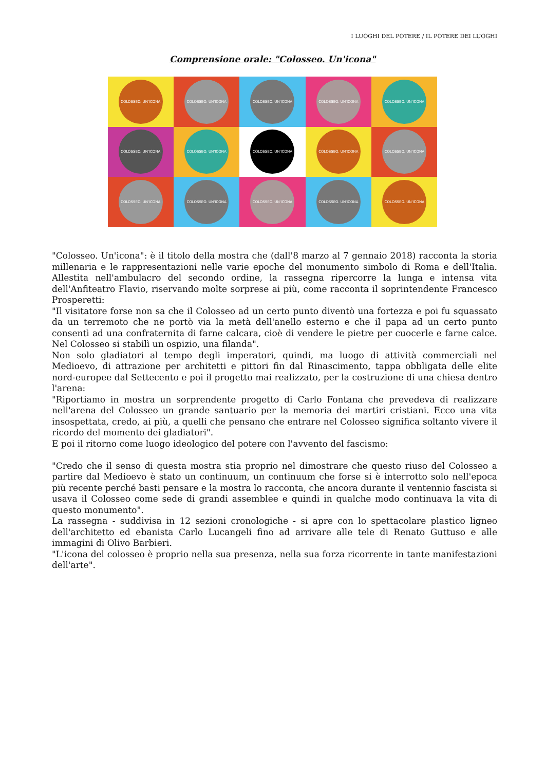I LUOGHI DEL POTERE / IL POTERE DEI LUOGHI
Comprensione orale: "Colosseo. Un'icona"
COLOSSEO. UN'ICONA
COLOSSEO. UN'ICONA
COLOSSEO. UN'ICONA
COLOSSEO. UN'ICONA
COLOSSEO. UN'ICONA
COLOSSEO. UN'ICONA
COLOSSEO. UN'ICONA
COLOSSEO. UN'ICONA
COLOSSEO. UN'ICONA
COLOSSEO. UN'ICONA
COLOSSEO. UN'ICONA
COLOSSEO. UN'ICONA
COLOSSEO. UN'ICONA
COLOSSEO. UN'ICONA
COLOSSEO. UN'ICONA
"Colosseo. Un'icona": è il titolo della mostra che (dall'8 marzo al 7 gennaio 2018) racconta la storia millenaria e le rappresentazioni nelle varie epoche del monumento simbolo di Roma e dell'Italia. Allestita nell'ambulacro del secondo ordine, la rassegna ripercorre la lunga e intensa vita dell'Anfiteatro Flavio, riservando molte sorprese ai più, come racconta il soprintendente Francesco Prosperetti:
"Il visitatore forse non sa che il Colosseo ad un certo punto diventò una fortezza e poi fu squassato da un terremoto che ne portò via la metà dell'anello esterno e che il papa ad un certo punto consentì ad una confraternita di farne calcara, cioè di vendere le pietre per cuocerle e farne calce. Nel Colosseo si stabilì un ospizio, una filanda".
Non solo gladiatori al tempo degli imperatori, quindi, ma luogo di attività commerciali nel Medioevo, di attrazione per architetti e pittori fin dal Rinascimento, tappa obbligata delle elite nord-europee dal Settecento e poi il progetto mai realizzato, per la costruzione di una chiesa dentro l'arena:
"Riportiamo in mostra un sorprendente progetto di Carlo Fontana che prevedeva di realizzare nell'arena del Colosseo un grande santuario per la memoria dei martiri cristiani. Ecco una vita insospettata, credo, ai più, a quelli che pensano che entrare nel Colosseo significa soltanto vivere il ricordo del momento dei gladiatori".
E poi il ritorno come luogo ideologico del potere con l'avvento del fascismo:
"Credo che il senso di questa mostra stia proprio nel dimostrare che questo riuso del Colosseo a partire dal Medioevo è stato un continuum, un continuum che forse si è interrotto solo nell'epoca più recente perché basti pensare e la mostra lo racconta, che ancora durante il ventennio fascista si usava il Colosseo come sede di grandi assemblee e quindi in qualche modo continuava la vita di questo monumento".
La rassegna - suddivisa in 12 sezioni cronologiche - si apre con lo spettacolare plastico ligneo dell'architetto ed ebanista Carlo Lucangeli fino ad arrivare alle tele di Renato Guttuso e alle immagini di Olivo Barbieri.
"L'icona del colosseo è proprio nella sua presenza, nella sua forza ricorrente in tante manifestazioni dell'arte".